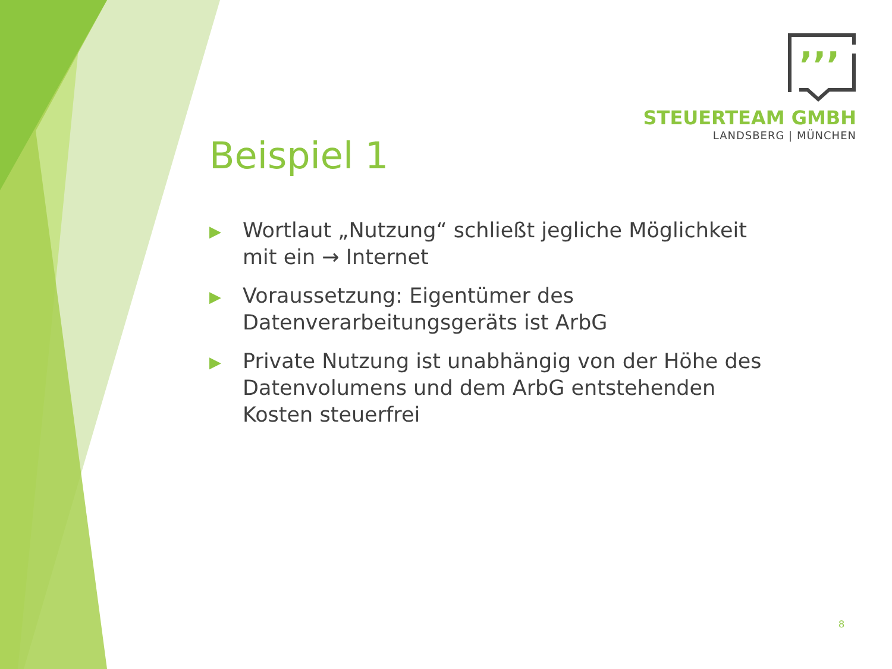’’’
STEUERTEAM GMBH
LANDSBERG | MÜNCHEN
Beispiel 1
▶ Wortlaut „Nutzung“ schließt jegliche Möglichkeit mit ein → Internet
▶ Voraussetzung: Eigentümer des Datenverarbeitungsgeräts ist ArbG
▶ Private Nutzung ist unabhängig von der Höhe des Datenvolumens und dem ArbG entstehenden Kosten steuerfrei
8